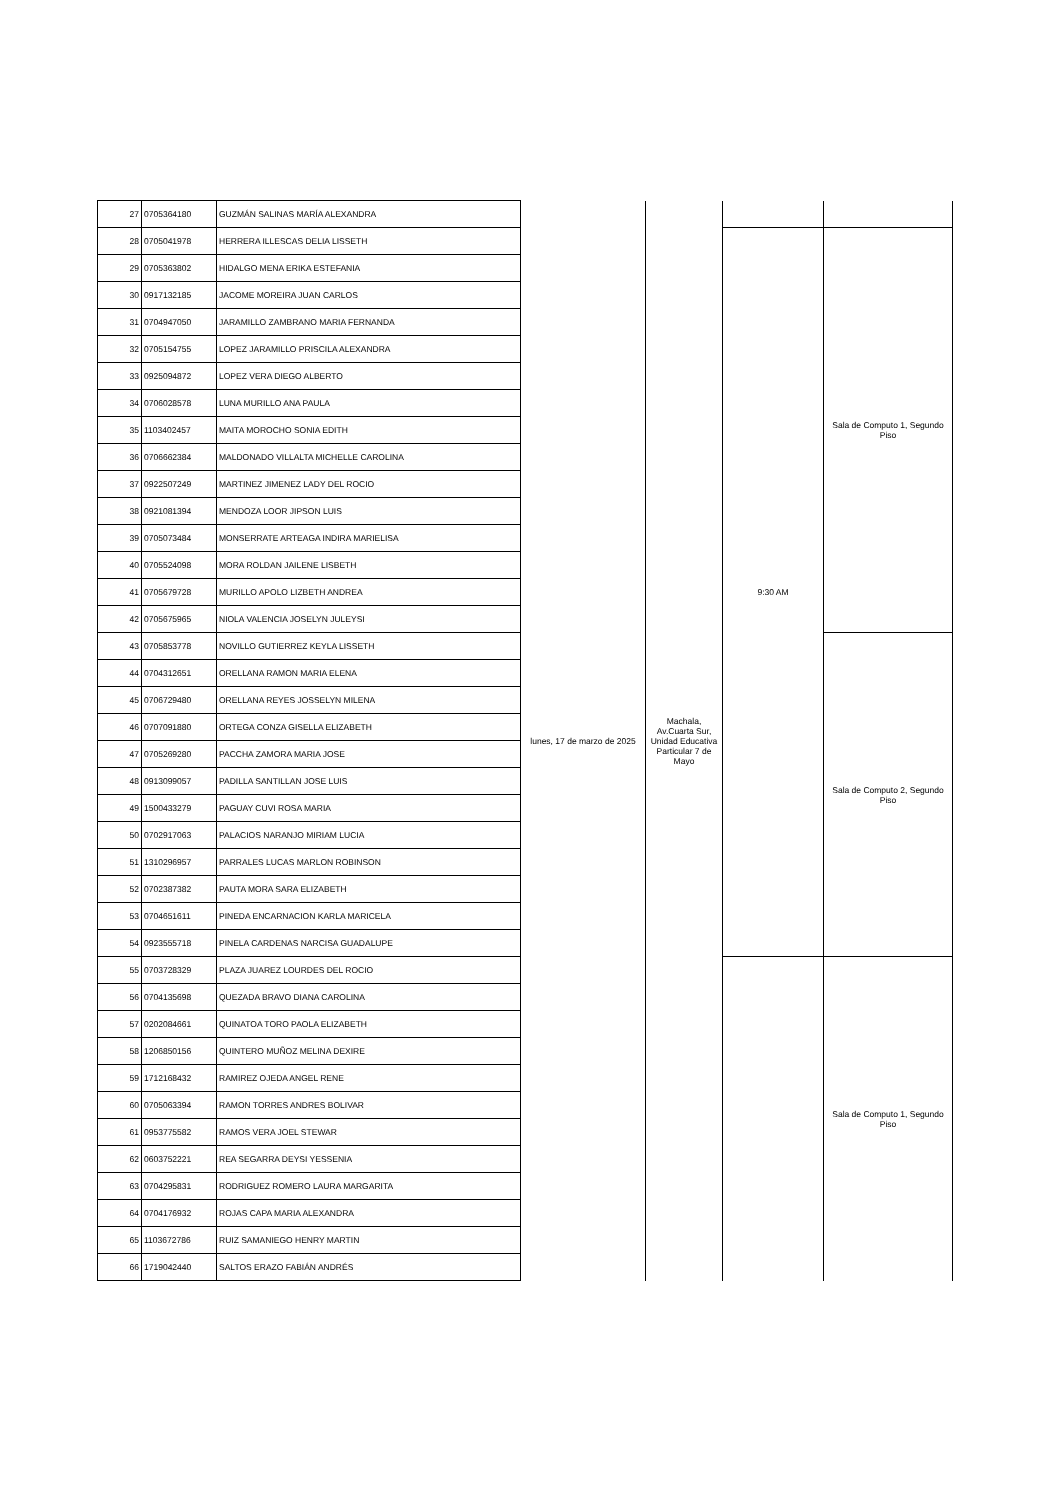| 27 | 0705364180 | GUZMÁN SALINAS MARÍA ALEXANDRA | lunes, 17 de marzo de 2025 | Machala, Av.Cuarta Sur, Unidad Educativa Particular 7 de Mayo | | |
| 28 | 0705041978 | HERRERA ILLESCAS DELIA LISSETH | | | 9:30 AM | Sala de Computo 1, Segundo Piso |
| 29 | 0705363802 | HIDALGO MENA ERIKA ESTEFANIA | | | | |
| 30 | 0917132185 | JACOME MOREIRA JUAN CARLOS | | | | |
| 31 | 0704947050 | JARAMILLO ZAMBRANO MARIA FERNANDA | | | | |
| 32 | 0705154755 | LOPEZ JARAMILLO PRISCILA ALEXANDRA | | | | |
| 33 | 0925094872 | LOPEZ VERA DIEGO ALBERTO | | | | |
| 34 | 0706028578 | LUNA MURILLO ANA PAULA | | | | |
| 35 | 1103402457 | MAITA MOROCHO SONIA EDITH | | | | |
| 36 | 0706662384 | MALDONADO VILLALTA MICHELLE CAROLINA | | | | |
| 37 | 0922507249 | MARTINEZ JIMENEZ LADY DEL ROCIO | | | | |
| 38 | 0921081394 | MENDOZA LOOR JIPSON LUIS | | | | |
| 39 | 0705073484 | MONSERRATE ARTEAGA INDIRA MARIELISA | | | | |
| 40 | 0705524098 | MORA ROLDAN JAILENE LISBETH | | | | |
| 41 | 0705679728 | MURILLO APOLO LIZBETH ANDREA | | | | |
| 42 | 0705675965 | NIOLA VALENCIA JOSELYN JULEYSI | | | | |
| 43 | 0705853778 | NOVILLO GUTIERREZ KEYLA LISSETH | | | | Sala de Computo 2, Segundo Piso |
| 44 | 0704312651 | ORELLANA RAMON MARIA ELENA | | | | |
| 45 | 0706729480 | ORELLANA REYES JOSSELYN MILENA | | | | |
| 46 | 0707091880 | ORTEGA CONZA GISELLA ELIZABETH | | | | |
| 47 | 0705269280 | PACCHA ZAMORA MARIA JOSE | | | | |
| 48 | 0913099057 | PADILLA SANTILLAN JOSE LUIS | | | | |
| 49 | 1500433279 | PAGUAY CUVI ROSA MARIA | | | | |
| 50 | 0702917063 | PALACIOS NARANJO MIRIAM LUCIA | | | | |
| 51 | 1310296957 | PARRALES LUCAS MARLON ROBINSON | | | | |
| 52 | 0702387382 | PAUTA MORA SARA ELIZABETH | | | | |
| 53 | 0704651611 | PINEDA ENCARNACION KARLA MARICELA | | | | |
| 54 | 0923555718 | PINELA CARDENAS NARCISA GUADALUPE | | | | |
| 55 | 0703728329 | PLAZA JUAREZ LOURDES DEL ROCIO | | | | Sala de Computo 1, Segundo Piso |
| 56 | 0704135698 | QUEZADA BRAVO DIANA CAROLINA | | | | |
| 57 | 0202084661 | QUINATOA TORO PAOLA ELIZABETH | | | | |
| 58 | 1206850156 | QUINTERO MUÑOZ MELINA DEXIRE | | | | |
| 59 | 1712168432 | RAMIREZ OJEDA ANGEL RENE | | | | |
| 60 | 0705063394 | RAMON TORRES ANDRES BOLIVAR | | | | |
| 61 | 0953775582 | RAMOS VERA JOEL STEWAR | | | | |
| 62 | 0603752221 | REA SEGARRA DEYSI YESSENIA | | | | |
| 63 | 0704295831 | RODRIGUEZ ROMERO LAURA MARGARITA | | | | |
| 64 | 0704176932 | ROJAS CAPA MARIA ALEXANDRA | | | | |
| 65 | 1103672786 | RUIZ SAMANIEGO HENRY MARTIN | | | | |
| 66 | 1719042440 | SALTOS ERAZO FABIÁN ANDRÉS | | | | |